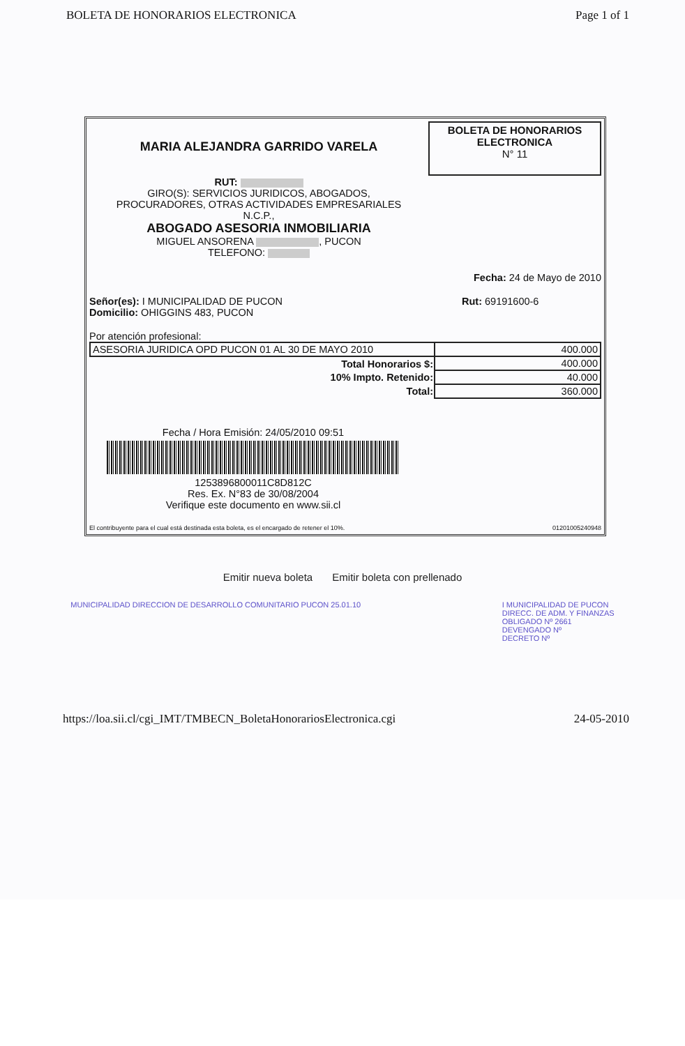BOLETA DE HONORARIOS ELECTRONICA Page 1 of 1
MARIA ALEJANDRA GARRIDO VARELA
RUT:
GIRO(S): SERVICIOS JURIDICOS, ABOGADOS,
PROCURADORES, OTRAS ACTIVIDADES EMPRESARIALES
N.C.P.,
ABOGADO ASESORIA INMOBILIARIA
MIGUEL ANSORENA , PUCON
TELEFONO:
BOLETA DE HONORARIOS
ELECTRONICA
N° 11
Fecha: 24 de Mayo de 2010
Señor(es): I MUNICIPALIDAD DE PUCON
Domicilio: OHIGGINS 483, PUCON
Rut: 69191600-6
Por atención profesional:
| ASESORIA JURIDICA OPD PUCON 01 AL 30 DE MAYO 2010 | 400.000 |
| Total Honorarios $: | 400.000 |
| 10% Impto. Retenido: | 40.000 |
| Total: | 360.000 |
Fecha / Hora Emisión: 24/05/2010 09:51
1253896800011C8D812C
Res. Ex. N°83 de 30/08/2004
Verifique este documento en www.sii.cl
El contribuyente para el cual está destinada esta boleta, es el encargado de retener el 10%. 01201005240948
Emitir nueva boleta Emitir boleta con prellenado
MUNICIPALIDAD DIRECCION DE DESARROLLO COMUNITARIO PUCON 25.01.10
I MUNICIPALIDAD DE PUCON
DIRECC. DE ADM. Y FINANZAS
OBLIGADO Nº 2661
DEVENGADO Nº
DECRETO Nº
https://loa.sii.cl/cgi_IMT/TMBECN_BoletaHonorariosElectronica.cgi 24-05-2010